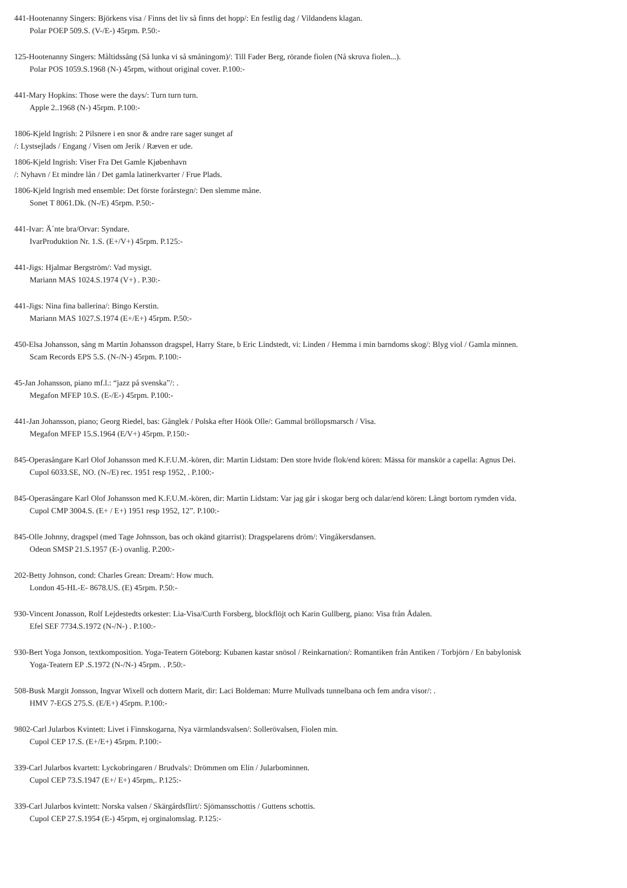441-Hootenanny Singers: Björkens visa / Finns det liv så finns det hopp/: En festlig dag / Vildandens klagan.
Polar POEP 509.S. (V-/E-) 45rpm. P.50:-
125-Hootenanny Singers: Måltidssång (Så lunka vi så småningom)/: Till Fader Berg, rörande fiolen (Nå skruva fiolen...).
Polar POS 1059.S.1968 (N-) 45rpm, without original cover. P.100:-
441-Mary Hopkins: Those were the days/: Turn turn turn.
Apple 2..1968 (N-) 45rpm. P.100:-
1806-Kjeld Ingrish: 2 Pilsnere i en snor & andre rare sager sunget af
/: Lystsejlads / Engang / Visen om Jerik / Ræven er ude.
1806-Kjeld Ingrish: Viser Fra Det Gamle Kjøbenhavn
/: Nyhavn / Et mindre lån / Det gamla latinerkvarter / Frue Plads.
1806-Kjeld Ingrish med ensemble: Det förste forårstegn/: Den slemme måne.
Sonet T 8061.Dk. (N-/E) 45rpm. P.50:-
441-Ivar: Ä´nte bra/Orvar: Syndare.
IvarProduktion Nr. 1.S. (E+/V+) 45rpm. P.125:-
441-Jigs: Hjalmar Bergström/: Vad mysigt.
Mariann MAS 1024.S.1974 (V+) . P.30:-
441-Jigs: Nina fina ballerina/: Bingo Kerstin.
Mariann MAS 1027.S.1974 (E+/E+) 45rpm. P.50:-
450-Elsa Johansson, sång m Martin Johansson dragspel, Harry Stare, b Eric Lindstedt, vi: Linden / Hemma i min barndoms skog/: Blyg viol / Gamla minnen.
Scam Records EPS 5.S. (N-/N-) 45rpm. P.100:-
45-Jan Johansson, piano mf.l.: “jazz på svenska”/: .
Megafon MFEP 10.S. (E-/E-) 45rpm. P.100:-
441-Jan Johansson, piano; Georg Riedel, bas: Gånglek / Polska efter Höök Olle/: Gammal bröllopsmarsch / Visa.
Megafon MFEP 15.S.1964 (E/V+) 45rpm. P.150:-
845-Operasångare Karl Olof Johansson med K.F.U.M.-kören, dir: Martin Lidstam: Den store hvide flok/end kören: Mässa för manskör a capella: Agnus Dei.
Cupol 6033.SE, NO. (N-/E) rec. 1951 resp 1952, . P.100:-
845-Operasångare Karl Olof Johansson med K.F.U.M.-kören, dir: Martin Lidstam: Var jag går i skogar berg och dalar/end kören: Långt bortom rymden vida.
Cupol CMP 3004.S. (E+ / E+) 1951 resp 1952, 12”. P.100:-
845-Olle Johnny, dragspel (med Tage Johnsson, bas och okänd gitarrist): Dragspelarens dröm/: Vingåkersdansen.
Odeon SMSP 21.S.1957 (E-) ovanlig. P.200:-
202-Betty Johnson, cond: Charles Grean: Dream/: How much.
London 45-HL-E- 8678.US. (E) 45rpm. P.50:-
930-Vincent Jonasson, Rolf Lejdestedts orkester: Lia-Visa/Curth Forsberg, blockflöjt och Karin Gullberg, piano: Visa från Ådalen.
Efel SEF 7734.S.1972 (N-/N-) . P.100:-
930-Bert Yoga Jonson, textkomposition. Yoga-Teatern Göteborg: Kubanen kastar snösol / Reinkarnation/: Romantiken från Antiken / Torbjörn / En babylonisk
Yoga-Teatern EP .S.1972 (N-/N-) 45rpm. . P.50:-
508-Busk Margit Jonsson, Ingvar Wixell och dottern Marit, dir: Laci Boldeman: Murre Mullvads tunnelbana och fem andra visor/: .
HMV 7-EGS 275.S. (E/E+) 45rpm. P.100:-
9802-Carl Jularbos Kvintett: Livet i Finnskogarna, Nya värmlandsvalsen/: Sollerövalsen, Fiolen min.
Cupol CEP 17.S. (E+/E+) 45rpm. P.100:-
339-Carl Jularbos kvartett: Lyckobringaren / Brudvals/: Drömmen om Elin / Jularbominnen.
Cupol CEP 73.S.1947 (E+/ E+) 45rpm,. P.125:-
339-Carl Jularbos kvintett: Norska valsen / Skärgårdsflirt/: Sjömansschottis / Guttens schottis.
Cupol CEP 27.S.1954 (E-) 45rpm, ej orginalomslag. P.125:-